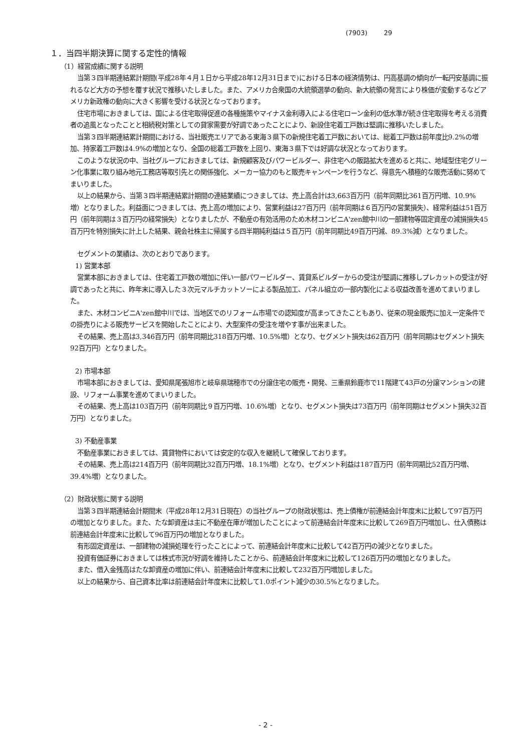(7903) 29
１．当四半期決算に関する定性的情報
（1）経営成績に関する説明
当第３四半期連結累計期間(平成28年４月１日から平成28年12月31日まで)における日本の経済情勢は、円高基調の傾向が一転円安基調に振れるなど大方の予想を覆す状況で推移いたしました。また、アメリカ合衆国の大統領選挙の動向、新大統領の発言により株価が変動するなどアメリカ新政権の動向に大きく影響を受ける状況となっております。
住宅市場におきましては、国による住宅取得促進の各種施策やマイナス金利導入による住宅ローン金利の低水準が続き住宅取得を考える消費者の追風となったことと相続税対策としての貸家需要が好調であったことにより、新設住宅着工戸数は堅調に推移いたしました。
当第３四半期連結累計期間における、当社販売エリアである東海３県下の新規住宅着工戸数においては、総着工戸数は前年度比9.2%の増加、持家着工戸数は4.9%の増加となり、全国の総着工戸数を上回り、東海３県下では好調な状況となっております。
このような状況の中、当社グループにおきましては、新規顧客及びパワービルダー、非住宅への販路拡大を進めると共に、地域型住宅グリーン化事業に取り組み地元工務店等取引先との関係強化、メーカー協力のもと販売キャンペーンを行うなど、得意先へ積極的な販売活動に努めてまいりました。
以上の結果から、当第３四半期連結累計期間の連結業績につきましては、売上高合計は3,663百万円（前年同期比361百万円増、10.9%増）となりました。利益面につきましては、売上高の増加により、営業利益は27百万円（前年同期は６百万円の営業損失）、経常利益は51百万円（前年同期は３百万円の経常損失）となりましたが、不動産の有効活用のため木材コンビニA'zen館中川の一部建物等固定資産の減損損失45百万円を特別損失に計上した結果、親会社株主に帰属する四半期純利益は５百万円（前年同期比49百万円減、89.3%減）となりました。
セグメントの業績は、次のとおりであります。
1) 営業本部
営業本部におきましては、住宅着工戸数の増加に伴い一部パワービルダー、賃貸系ビルダーからの受注が堅調に推移しプレカットの受注が好調であったと共に、昨年末に導入した３次元マルチカットソーによる製品加工、パネル組立の一部内製化による収益改善を進めてまいりました。
また、木材コンビニA'zen館中川では、当地区でのリフォーム市場での認知度が高まってきたこともあり、従来の現金販売に加え一定条件での掛売りによる販売サービスを開始したことにより、大型案件の受注を増やす事が出来ました。
その結果、売上高は3,346百万円（前年同期比318百万円増、10.5%増）となり、セグメント損失は62百万円（前年同期はセグメント損失92百万円）となりました。
2) 市場本部
市場本部におきましては、愛知県尾張旭市と岐阜県瑞穂市での分譲住宅の販売・開発、三重県鈴鹿市で11階建て43戸の分譲マンションの建設、リフォーム事業を進めてまいりました。
その結果、売上高は103百万円（前年同期比９百万円増、10.6%増）となり、セグメント損失は73百万円（前年同期はセグメント損失32百万円）となりました。
3) 不動産事業
不動産事業におきましては、賃貸物件においては安定的な収入を継続して確保しております。
その結果、売上高は214百万円（前年同期比32百万円増、18.1%増）となり、セグメント利益は187百万円（前年同期比52百万円増、39.4%増）となりました。
（2）財政状態に関する説明
当第３四半期連結会計期間末（平成28年12月31日現在）の当社グループの財政状態は、売上債権が前連結会計年度末に比較して97百万円の増加となりました。また、たな卸資産は主に不動産在庫が増加したことによって前連結会計年度末に比較して269百万円増加し、仕入債務は前連結会計年度末に比較して96百万円の増加となりました。
有形固定資産は、一部建物の減損処理を行ったことによって、前連結会計年度末に比較して42百万円の減少となりました。
投資有価証券におきましては株式市況が好調を維持したことから、前連結会計年度末に比較して126百万円の増加となりました。
また、借入金残高はたな卸資産の増加に伴い、前連結会計年度末に比較して232百万円増加しました。
以上の結果から、自己資本比率は前連結会計年度末に比較して1.0ポイント減少の30.5%となりました。
- 2 -